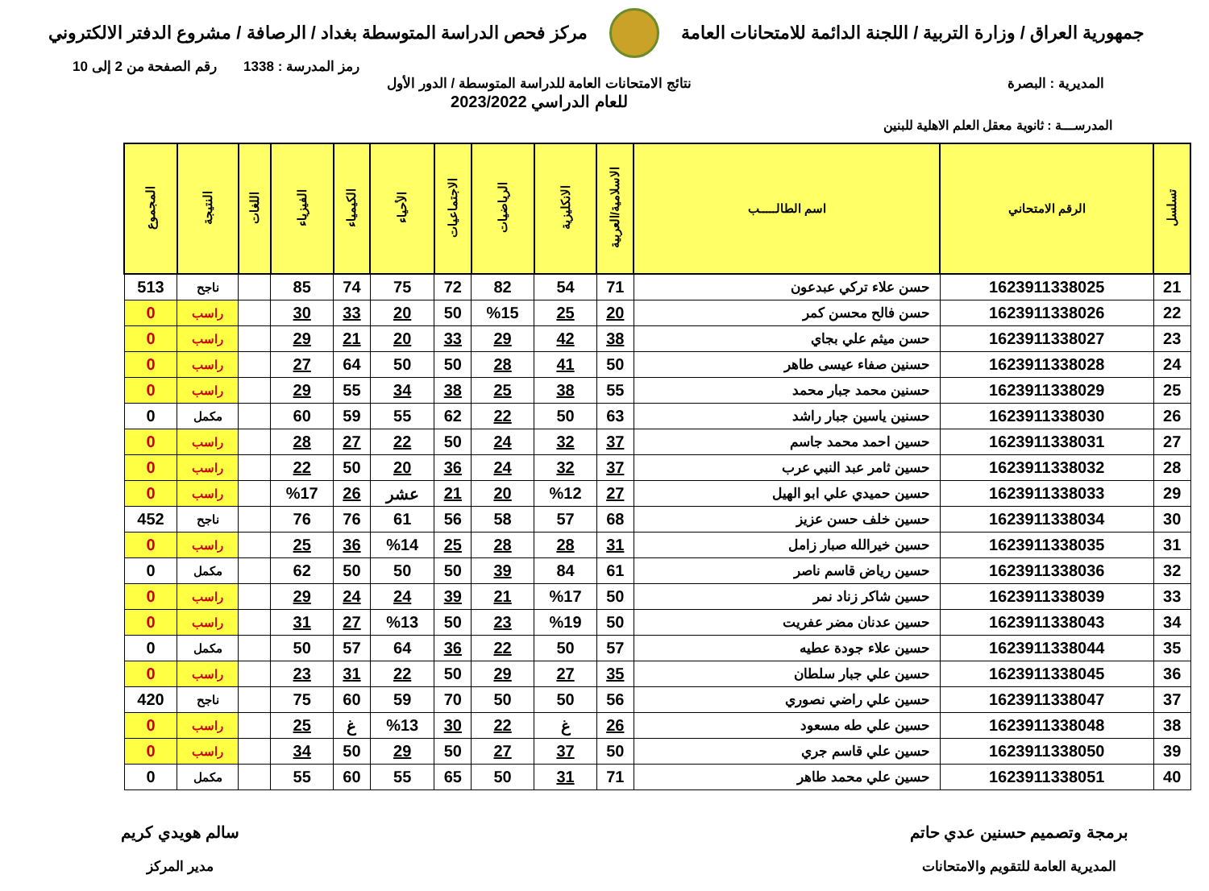جمهورية العراق / وزارة التربية / اللجنة الدائمة للامتحانات العامة
مركز فحص الدراسة المتوسطة بغداد / الرصافة / مشروع الدفتر الالكتروني
رمز المدرسة : 1338 رقم الصفحة من 2 إلى 10
المديرية : البصرة نتائج الامتحانات العامة للدراسة المتوسطة / الدور الأول
للعام الدراسي 2023/2022
المدرســـة : ثانوية معقل العلم الاهلية للبنين
| تسلسل | الرقم الامتحاني | اسم الطالـــــب | الاسلامية/العربية | الانكليزية | الرياضيات | الاجتماعيات | الأحياء | الكيمياء | الفيزياء | اللغات | النتيجة | المجموع |
| --- | --- | --- | --- | --- | --- | --- | --- | --- | --- | --- | --- | --- |
| 21 | 1623911338025 | حسن علاء تركي عبدعون | 71 | 54 | 82 | 72 | 75 | 74 | 85 | | ناجح | 513 |
| 22 | 1623911338026 | حسن فالح محسن كمر | 20 | 25 | %15 | 50 | 20 | 33 | 30 | | راسب | 0 |
| 23 | 1623911338027 | حسن ميثم علي بجاي | 38 | 42 | 29 | 33 | 20 | 21 | 29 | | راسب | 0 |
| 24 | 1623911338028 | حسنين صفاء عيسى طاهر | 50 | 41 | 28 | 50 | 50 | 64 | 27 | | راسب | 0 |
| 25 | 1623911338029 | حسنين محمد جبار محمد | 55 | 38 | 25 | 38 | 34 | 55 | 29 | | راسب | 0 |
| 26 | 1623911338030 | حسنين ياسين جبار راشد | 63 | 50 | 22 | 62 | 55 | 59 | 60 | | مكمل | 0 |
| 27 | 1623911338031 | حسين احمد محمد جاسم | 37 | 32 | 24 | 50 | 22 | 27 | 28 | | راسب | 0 |
| 28 | 1623911338032 | حسين ثامر عبد النبي عرب | 37 | 32 | 24 | 36 | 20 | 50 | 22 | | راسب | 0 |
| 29 | 1623911338033 | حسين حميدي علي ابو الهيل | 27 | %12 | 20 | 21 | عشر | 26 | %17 | | راسب | 0 |
| 30 | 1623911338034 | حسين خلف حسن عزيز | 68 | 57 | 58 | 56 | 61 | 76 | 76 | | ناجح | 452 |
| 31 | 1623911338035 | حسين خيرالله صبار زامل | 31 | 28 | 28 | 25 | %14 | 36 | 25 | | راسب | 0 |
| 32 | 1623911338036 | حسين رياض قاسم ناصر | 61 | 84 | 39 | 50 | 50 | 50 | 62 | | مكمل | 0 |
| 33 | 1623911338039 | حسين شاكر زناد نمر | 50 | %17 | 21 | 39 | 24 | 24 | 29 | | راسب | 0 |
| 34 | 1623911338043 | حسين عدنان مضر عفريت | 50 | %19 | 23 | 50 | %13 | 27 | 31 | | راسب | 0 |
| 35 | 1623911338044 | حسين علاء جودة عطيه | 57 | 50 | 22 | 36 | 64 | 57 | 50 | | مكمل | 0 |
| 36 | 1623911338045 | حسين علي جبار سلطان | 35 | 27 | 29 | 50 | 22 | 31 | 23 | | راسب | 0 |
| 37 | 1623911338047 | حسين علي راضي نصوري | 56 | 50 | 50 | 70 | 59 | 60 | 75 | | ناجح | 420 |
| 38 | 1623911338048 | حسين علي طه مسعود | 26 | غ | 22 | 30 | %13 | غ | 25 | | راسب | 0 |
| 39 | 1623911338050 | حسين علي قاسم جري | 50 | 37 | 27 | 50 | 29 | 50 | 34 | | راسب | 0 |
| 40 | 1623911338051 | حسين علي محمد طاهر | 71 | 31 | 50 | 65 | 55 | 60 | 55 | | مكمل | 0 |
برمجة وتصميم حسنين عدي حاتم
المديرية العامة للتقويم والامتحانات
سالم هويدي كريم
مدير المركز